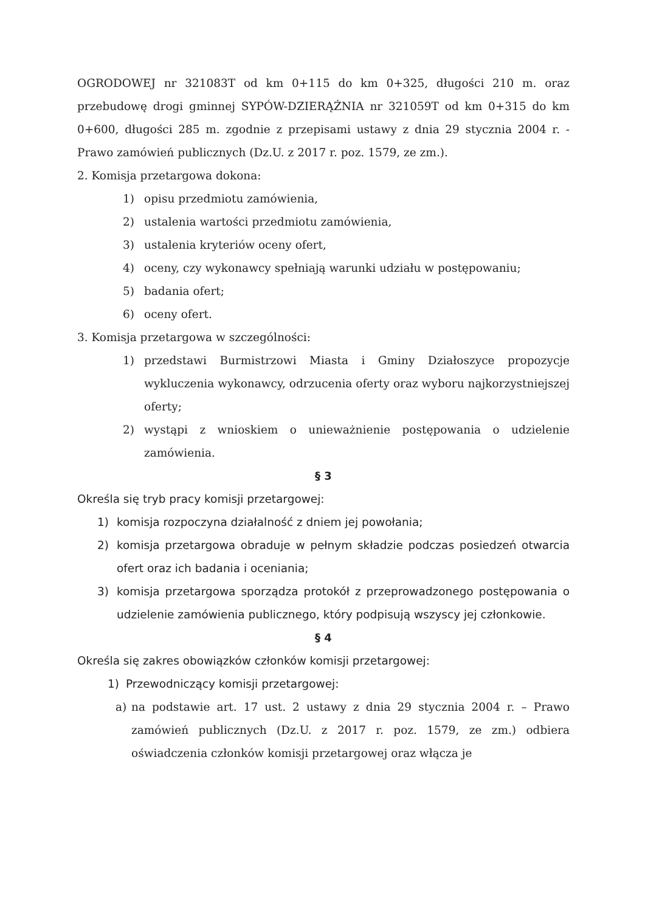OGRODOWEJ nr 321083T od km 0+115 do km 0+325, długości 210 m. oraz przebudowę drogi gminnej SYPÓW-DZIERĄŻNIA nr 321059T od km 0+315 do km 0+600, długości 285 m. zgodnie z przepisami ustawy z dnia 29 stycznia 2004 r. - Prawo zamówień publicznych (Dz.U. z 2017 r. poz. 1579, ze zm.).
2. Komisja przetargowa dokona:
1) opisu przedmiotu zamówienia,
2) ustalenia wartości przedmiotu zamówienia,
3) ustalenia kryteriów oceny ofert,
4) oceny, czy wykonawcy spełniają warunki udziału w postępowaniu;
5) badania ofert;
6) oceny ofert.
3. Komisja przetargowa w szczególności:
1) przedstawi Burmistrzowi Miasta i Gminy Działoszyce propozycje wykluczenia wykonawcy, odrzucenia oferty oraz wyboru najkorzystniejszej oferty;
2) wystąpi z wnioskiem o unieważnienie postępowania o udzielenie zamówienia.
§ 3
Określa się tryb pracy komisji przetargowej:
1) komisja rozpoczyna działalność z dniem jej powołania;
2) komisja przetargowa obraduje w pełnym składzie podczas posiedzeń otwarcia ofert oraz ich badania i oceniania;
3) komisja przetargowa sporządza protokół z przeprowadzonego postępowania o udzielenie zamówienia publicznego, który podpisują wszyscy jej członkowie.
§ 4
Określa się zakres obowiązków członków komisji przetargowej:
1) Przewodniczący komisji przetargowej:
a) na podstawie art. 17 ust. 2 ustawy z dnia 29 stycznia 2004 r. – Prawo zamówień publicznych (Dz.U. z 2017 r. poz. 1579, ze zm.) odbiera oświadczenia członków komisji przetargowej oraz włącza je